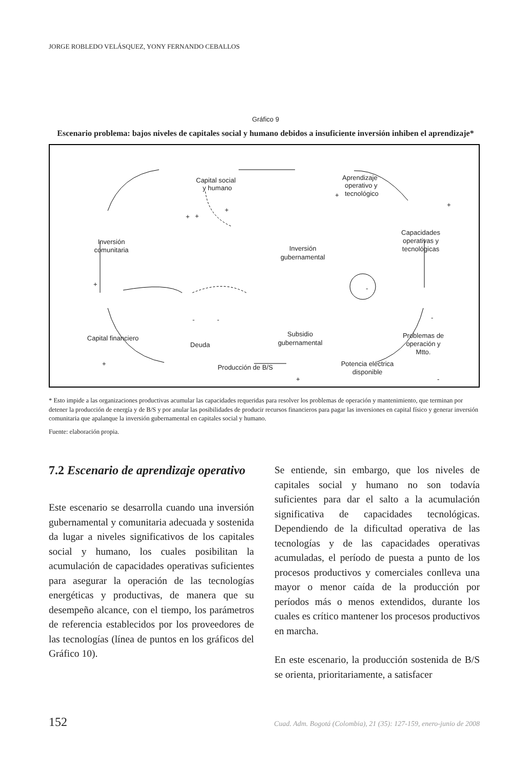JORGE ROBLEDO VELÁSQUEZ, YONY FERNANDO CEBALLOS
Gráfico 9
Escenario problema: bajos niveles de capitales social y humano debidos a insuficiente inversión inhiben el aprendizaje*
Capital social
y humano
Aprendizaje
operativo y
tecnológico
Capacidades
operativas y
tecnológicas
Inversión
comunitaria
Inversión
gubernamental
Capital financiero
Deuda
Subsidio
gubernamental
Problemas de
operación y
Mtto.
Potencia eléctrica
disponible
Producción de B/S
+
+
+
+
+
+
-
-
-
-
+
+
-
* Esto impide a las organizaciones productivas acumular las capacidades requeridas para resolver los problemas de operación y mantenimiento, que terminan por detener la producción de energía y de B/S y por anular las posibilidades de producir recursos financieros para pagar las inversiones en capital físico y generar inversión comunitaria que apalanque la inversión gubernamental en capitales social y humano.
Fuente: elaboración propia.
7.2 Escenario de aprendizaje operativo
Este escenario se desarrolla cuando una inversión gubernamental y comunitaria adecuada y sostenida da lugar a niveles significativos de los capitales social y humano, los cuales posibilitan la acumulación de capacidades operativas suficientes para asegurar la operación de las tecnologías energéticas y productivas, de manera que su desempeño alcance, con el tiempo, los parámetros de referencia establecidos por los proveedores de las tecnologías (línea de puntos en los gráficos del Gráfico 10).
Se entiende, sin embargo, que los niveles de capitales social y humano no son todavía suficientes para dar el salto a la acumulación significativa de capacidades tecnológicas. Dependiendo de la dificultad operativa de las tecnologías y de las capacidades operativas acumuladas, el período de puesta a punto de los procesos productivos y comerciales conlleva una mayor o menor caída de la producción por períodos más o menos extendidos, durante los cuales es crítico mantener los procesos productivos en marcha.
En este escenario, la producción sostenida de B/S se orienta, prioritariamente, a satisfacer
152 Cuad. Adm. Bogotá (Colombia), 21 (35): 127-159, enero-junio de 2008